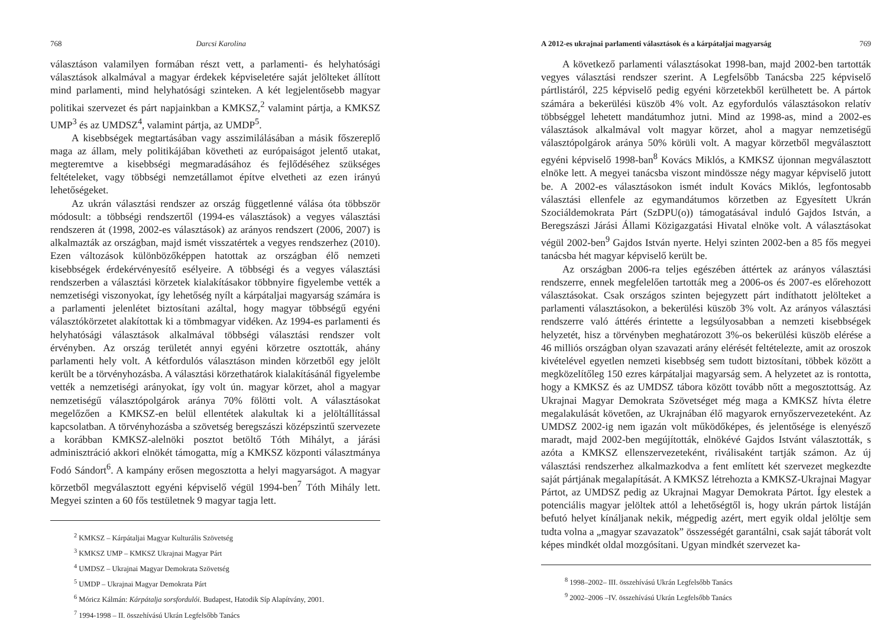768 Darcsi Karolina
választáson valamilyen formában részt vett, a parlamenti- és helyhatósági választások alkalmával a magyar érdekek képviseletére saját jelölteket állított mind parlamenti, mind helyhatósági szinteken. A két legjelentősebb magyar politikai szervezet és párt napjainkban a KMKSZ,<sup>2</sup> valamint pártja, a KMKSZ UMP<sup>3</sup> és az UMDSZ<sup>4</sup>, valamint pártja, az UMDP<sup>5</sup>.
A kisebbségek megtartásában vagy asszimilálásában a másik főszereplő maga az állam, mely politikájában követheti az európaiságot jelentő utakat, megteremtve a kisebbségi megmaradásához és fejlődéséhez szükséges feltételeket, vagy többségi nemzetállamot építve elvetheti az ezen irányú lehetőségeket.
Az ukrán választási rendszer az ország függetlenné válása óta többször módosult: a többségi rendszertől (1994-es választások) a vegyes választási rendszeren át (1998, 2002-es választások) az arányos rendszert (2006, 2007) is alkalmazták az országban, majd ismét visszatértek a vegyes rendszerhez (2010). Ezen változások különbözőképpen hatottak az országban élő nemzeti kisebbségek érdekérvényesítő esélyeire. A többségi és a vegyes választási rendszerben a választási körzetek kialakításakor többnyire figyelembe vették a nemzetiségi viszonyokat, így lehetőség nyílt a kárpátaljai magyarság számára is a parlamenti jelenlétet biztosítani azáltal, hogy magyar többségű egyéni választókörzetet alakítottak ki a tömbmagyar vidéken. Az 1994-es parlamenti és helyhatósági választások alkalmával többségi választási rendszer volt érvényben. Az ország területét annyi egyéni körzetre osztották, ahány parlamenti hely volt. A kétfordulós választáson minden körzetből egy jelölt került be a törvényhozásba. A választási körzethatárok kialakításánál figyelembe vették a nemzetiségi arányokat, így volt ún. magyar körzet, ahol a magyar nemzetiségű választópolgárok aránya 70% fölötti volt. A választásokat megelőzően a KMKSZ-en belül ellentétek alakultak ki a jelöltállítással kapcsolatban. A törvényhozásba a szövetség beregszászi középszintű szervezete a korábban KMKSZ-alelnöki posztot betöltő Tóth Mihályt, a járási adminisztráció akkori elnökét támogatta, míg a KMKSZ központi választmánya Fodó Sándort<sup>6</sup>. A kampány erősen megosztotta a helyi magyarságot. A magyar körzetből megválasztott egyéni képviselő végül 1994-ben<sup>7</sup> Tóth Mihály lett. Megyei szinten a 60 fős testületnek 9 magyar tagja lett.
<sup>2</sup> KMKSZ – Kárpátaljai Magyar Kulturális Szövetség
<sup>3</sup> KMKSZ UMP – KMKSZ Ukrajnai Magyar Párt
<sup>4</sup> UMDSZ – Ukrajnai Magyar Demokrata Szövetség
<sup>5</sup> UMDP – Ukrajnai Magyar Demokrata Párt
<sup>6</sup> Móricz Kálmán: Kárpátalja sorsfordulói. Budapest, Hatodik Síp Alapítvány, 2001.
<sup>7</sup> 1994-1998 – II. összehívású Ukrán Legfelsőbb Tanács
A 2012-es ukrajnai parlamenti választások és a kárpátaljai magyarság 769
A következő parlamenti választásokat 1998-ban, majd 2002-ben tartották vegyes választási rendszer szerint. A Legfelsőbb Tanácsba 225 képviselő pártlistáról, 225 képviselő pedig egyéni körzetekből kerülhetett be. A pártok számára a bekerülési küszöb 4% volt. Az egyfordulós választásokon relatív többséggel lehetett mandátumhoz jutni. Mind az 1998-as, mind a 2002-es választások alkalmával volt magyar körzet, ahol a magyar nemzetiségű választópolgárok aránya 50% körüli volt. A magyar körzetből megválasztott egyéni képviselő 1998-ban<sup>8</sup> Kovács Miklós, a KMKSZ újonnan megválasztott elnöke lett. A megyei tanácsba viszont mindössze négy magyar képviselő jutott be. A 2002-es választásokon ismét indult Kovács Miklós, legfontosabb választási ellenfele az egymandátumos körzetben az Egyesített Ukrán Szociáldemokrata Párt (SzDPU(o)) támogatásával induló Gajdos István, a Beregszászi Járási Állami Közigazgatási Hivatal elnöke volt. A választásokat végül 2002-ben<sup>9</sup> Gajdos István nyerte. Helyi szinten 2002-ben a 85 fős megyei tanácsba hét magyar képviselő került be.
Az országban 2006-ra teljes egészében áttértek az arányos választási rendszerre, ennek megfelelően tartották meg a 2006-os és 2007-es előrehozott választásokat. Csak országos szinten bejegyzett párt indíthatott jelölteket a parlamenti választásokon, a bekerülési küszöb 3% volt. Az arányos választási rendszerre való áttérés érintette a legsúlyosabban a nemzeti kisebbségek helyzetét, hisz a törvényben meghatározott 3%-os bekerülési küszöb elérése a 46 milliós országban olyan szavazati arány elérését feltételezte, amit az oroszok kivételével egyetlen nemzeti kisebbség sem tudott biztosítani, többek között a megközelítőleg 150 ezres kárpátaljai magyarság sem. A helyzetet az is rontotta, hogy a KMKSZ és az UMDSZ tábora között tovább nőtt a megosztottság. Az Ukrajnai Magyar Demokrata Szövetséget még maga a KMKSZ hívta életre megalakulását követően, az Ukrajnában élő magyarok ernyőszervezeteként. Az UMDSZ 2002-ig nem igazán volt működőképes, és jelentősége is elenyésző maradt, majd 2002-ben megújították, elnökévé Gajdos Istvánt választották, s azóta a KMKSZ ellenszervezeteként, riválisaként tartják számon. Az új választási rendszerhez alkalmazkodva a fent említett két szervezet megkezdte saját pártjának megalapítását. A KMKSZ létrehozta a KMKSZ-Ukrajnai Magyar Pártot, az UMDSZ pedig az Ukrajnai Magyar Demokrata Pártot. Így elestek a potenciális magyar jelöltek attól a lehetőségtől is, hogy ukrán pártok listáján befutó helyet kínáljanak nekik, mégpedig azért, mert egyik oldal jelöltje sem tudta volna a „magyar szavazatok” összességét garantálni, csak saját táborát volt képes mindkét oldal mozgósítani. Ugyan mindkét szervezet ka-
<sup>8</sup> 1998–2002– III. összehívású Ukrán Legfelsőbb Tanács
<sup>9</sup> 2002–2006 –IV. összehívású Ukrán Legfelsőbb Tanács